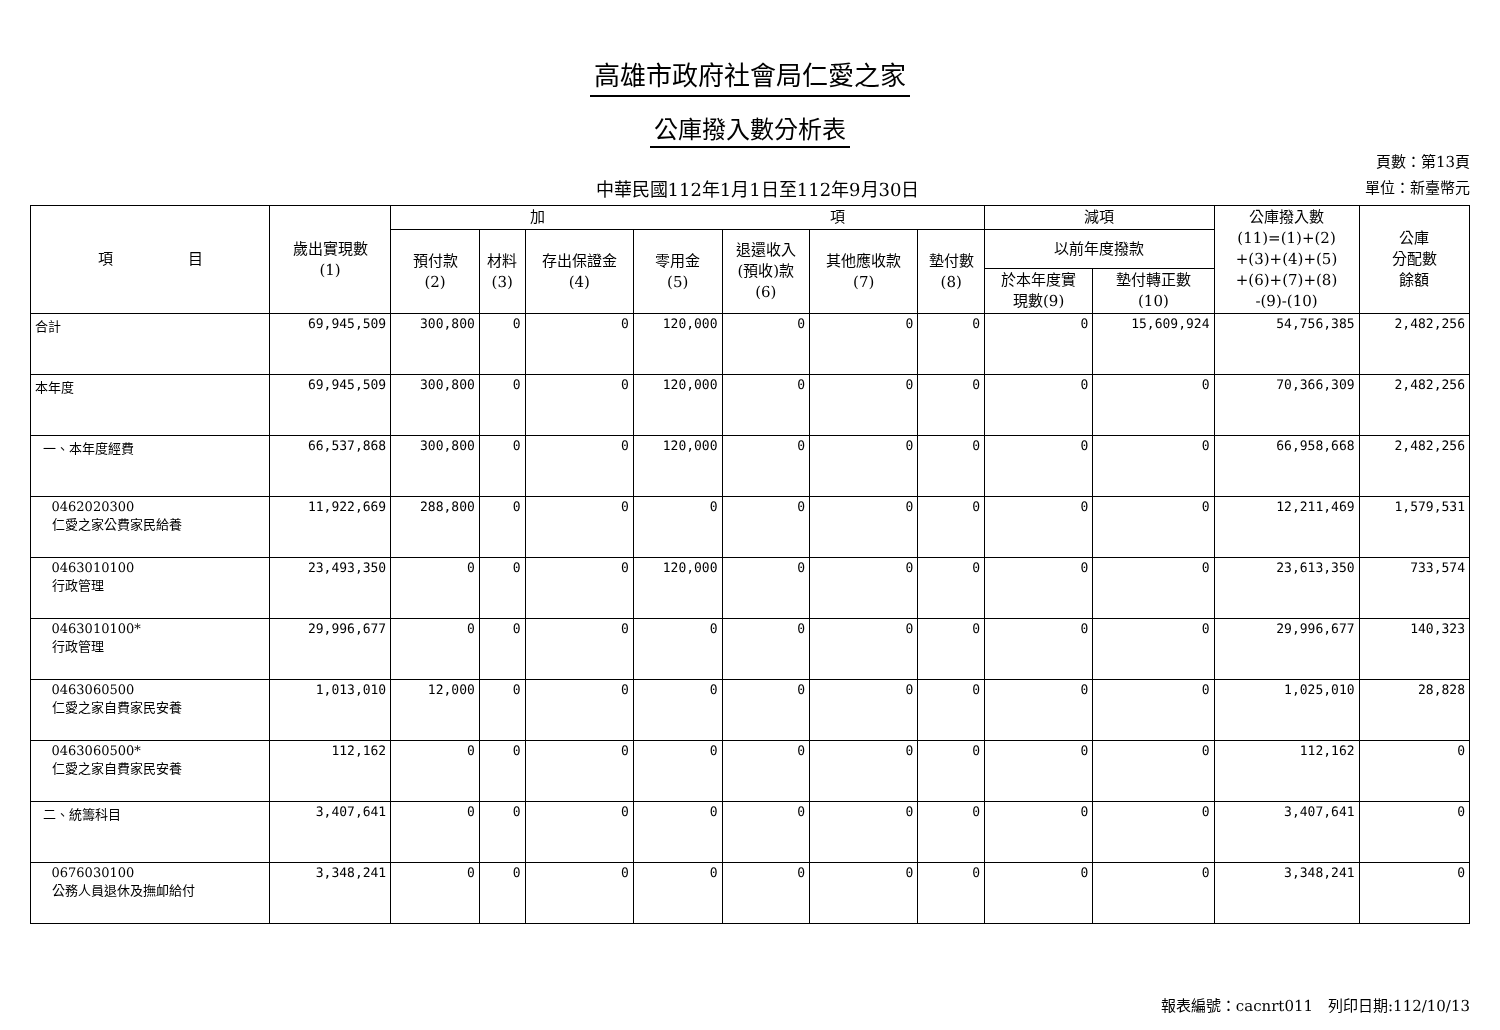高雄市政府社會局仁愛之家
公庫撥入數分析表
中華民國112年1月1日至112年9月30日
頁數：第13頁
單位：新臺幣元
| 項 目 | 歲出實現數 (1) | 加 項 | | | | | | | 減項 | | 公庫撥入數 (11)=(1)+(2) +(3)+(4)+(5) +(6)+(7)+(8) -(9)-(10) | 公庫 分配數 餘額 |
| --- | --- | --- | --- | --- | --- | --- | --- | --- | --- | --- | --- | --- |
| | | 預付款 (2) | 材料 (3) | 存出保證金 (4) | 零用金 (5) | 退還收入 (預收)款 (6) | 其他應收款 (7) | 墊付數 (8) | 以前年度撥款 | | | |
| | | | | | | | | | 於本年度實 現數(9) | 墊付轉正數 (10) | | |
| 合計 | 69,945,509 | 300,800 | 0 | 0 | 120,000 | 0 | 0 | 0 | 0 | 15,609,924 | 54,756,385 | 2,482,256 |
| 本年度 | 69,945,509 | 300,800 | 0 | 0 | 120,000 | 0 | 0 | 0 | 0 | 0 | 70,366,309 | 2,482,256 |
| 一、本年度經費 | 66,537,868 | 300,800 | 0 | 0 | 120,000 | 0 | 0 | 0 | 0 | 0 | 66,958,668 | 2,482,256 |
| 0462020300 仁愛之家公費家民給養 | 11,922,669 | 288,800 | 0 | 0 | 0 | 0 | 0 | 0 | 0 | 0 | 12,211,469 | 1,579,531 |
| 0463010100 行政管理 | 23,493,350 | 0 | 0 | 0 | 120,000 | 0 | 0 | 0 | 0 | 0 | 23,613,350 | 733,574 |
| 0463010100* 行政管理 | 29,996,677 | 0 | 0 | 0 | 0 | 0 | 0 | 0 | 0 | 0 | 29,996,677 | 140,323 |
| 0463060500 仁愛之家自費家民安養 | 1,013,010 | 12,000 | 0 | 0 | 0 | 0 | 0 | 0 | 0 | 0 | 1,025,010 | 28,828 |
| 0463060500* 仁愛之家自費家民安養 | 112,162 | 0 | 0 | 0 | 0 | 0 | 0 | 0 | 0 | 0 | 112,162 | 0 |
| 二、統籌科目 | 3,407,641 | 0 | 0 | 0 | 0 | 0 | 0 | 0 | 0 | 0 | 3,407,641 | 0 |
| 0676030100 公務人員退休及撫卹給付 | 3,348,241 | 0 | 0 | 0 | 0 | 0 | 0 | 0 | 0 | 0 | 3,348,241 | 0 |
報表編號：cacnrt011　列印日期:112/10/13